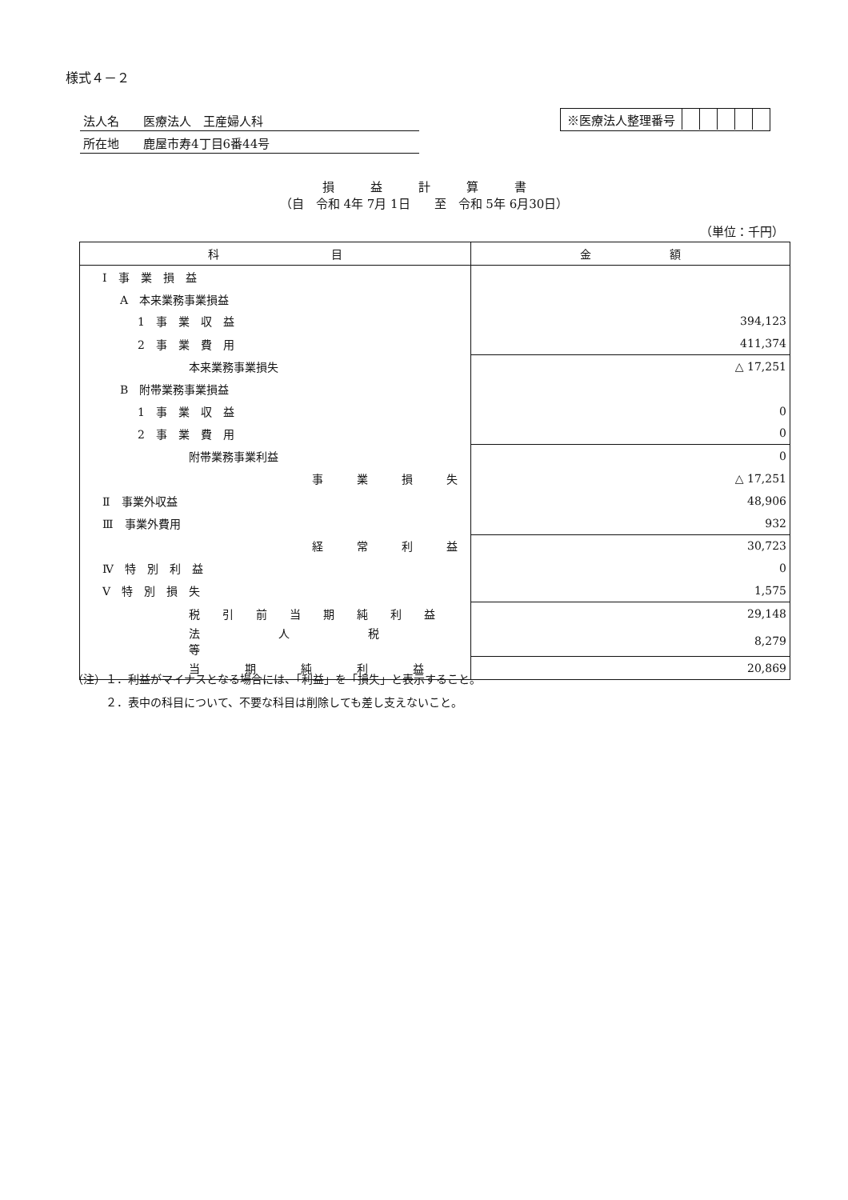様式４－２
法人名　　医療法人　王産婦人科
所在地　　鹿屋市寿4丁目6番44号
※医療法人整理番号
損　　　益　　　計　　　算　　　書
（自　令和 4年 7月 1日　　至　令和 5年 6月30日）
（単位：千円）
| 科 目 | 金 額 |
| --- | --- |
| Ⅰ 事 業 損 益 | |
| A 本来業務事業損益 | |
| 1 事 業 収 益 | 394,123 |
| 2 事 業 費 用 | 411,374 |
| 本来業務事業損失 | △ 17,251 |
| B 附帯業務事業損益 | |
| 1 事 業 収 益 | 0 |
| 2 事 業 費 用 | 0 |
| 附帯業務事業利益 | 0 |
| 事 業 損 失 | △ 17,251 |
| Ⅱ 事業外収益 | 48,906 |
| Ⅲ 事業外費用 | 932 |
| 経 常 利 益 | 30,723 |
| Ⅳ 特 別 利 益 | 0 |
| Ⅴ 特 別 損 失 | 1,575 |
| 税 引 前 当 期 純 利 益 | 29,148 |
| 法 人 税 等 | 8,279 |
| 当 期 純 利 益 | 20,869 |
（注）１．利益がマイナスとなる場合には、「利益」を「損失」と表示すること。
　　　２．表中の科目について、不要な科目は削除しても差し支えないこと。